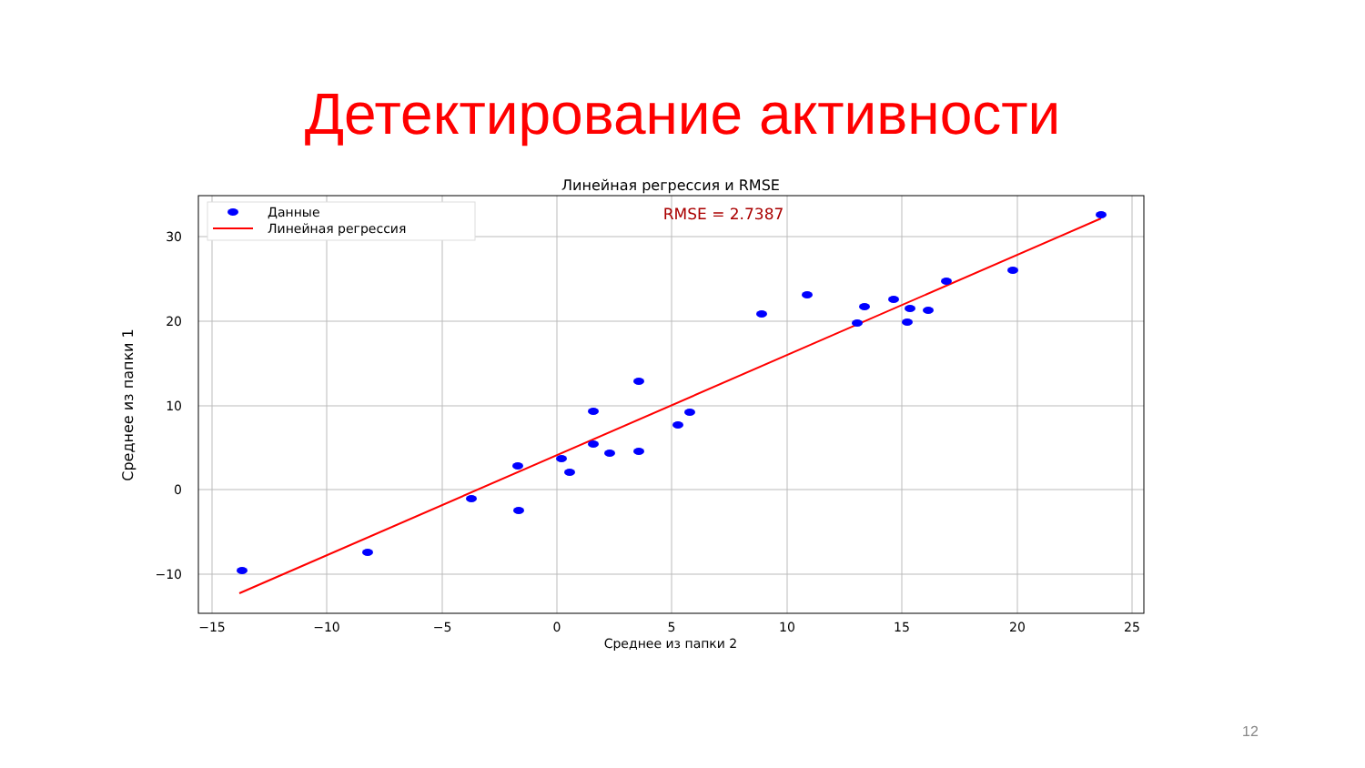Детектирование активности
Линейная регрессия и RMSE
RMSE = 2.7387
Данные
Линейная регрессия
30
20
10
0
−10
−15
−10
−5
0
5
10
15
20
25
Среднее из папки 2
Среднее из папки 1
12